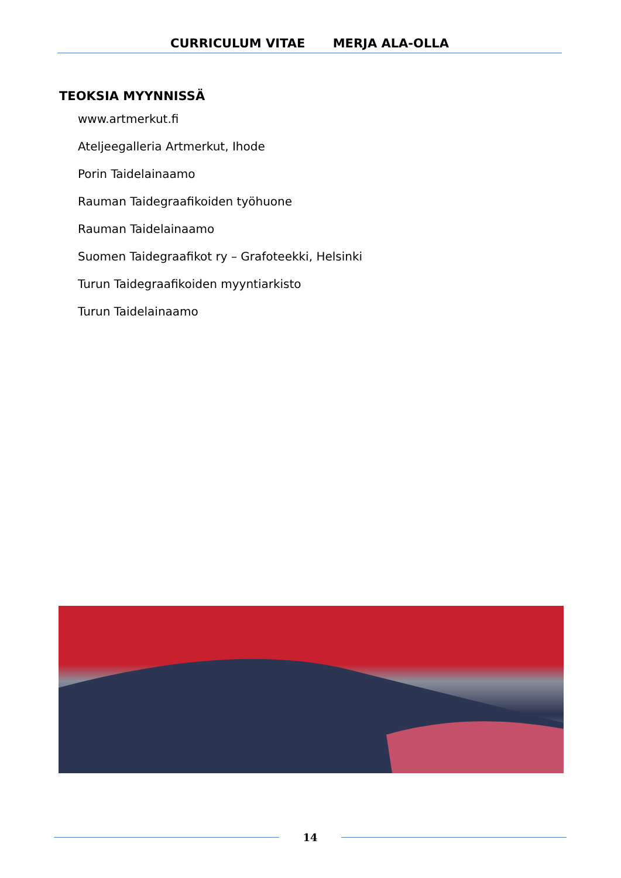CURRICULUM VITAE MERJA ALA-OLLA
TEOKSIA MYYNNISSÄ
www.artmerkut.fi
Ateljeegalleria Artmerkut, Ihode
Porin Taidelainaamo
Rauman Taidegraafikoiden työhuone
Rauman Taidelainaamo
Suomen Taidegraafikot ry – Grafoteekki, Helsinki
Turun Taidegraafikoiden myyntiarkisto
Turun Taidelainaamo
14